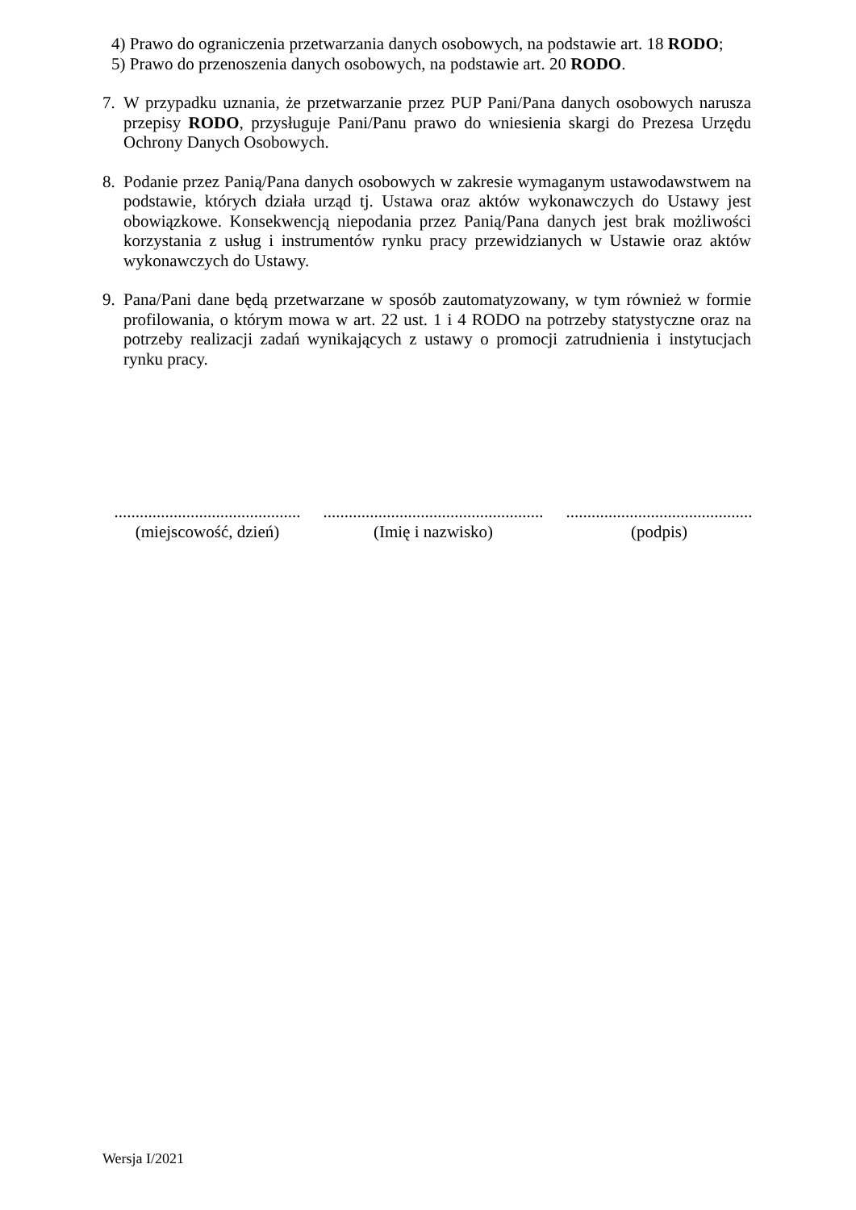4) Prawo do ograniczenia przetwarzania danych osobowych, na podstawie art. 18 RODO;
5) Prawo do przenoszenia danych osobowych, na podstawie art. 20 RODO.
7. W przypadku uznania, że przetwarzanie przez PUP Pani/Pana danych osobowych narusza przepisy RODO, przysługuje Pani/Panu prawo do wniesienia skargi do Prezesa Urzędu Ochrony Danych Osobowych.
8. Podanie przez Panią/Pana danych osobowych w zakresie wymaganym ustawodawstwem na podstawie, których działa urząd tj. Ustawa oraz aktów wykonawczych do Ustawy jest obowiązkowe. Konsekwencją niepodania przez Panią/Pana danych jest brak możliwości korzystania z usług i instrumentów rynku pracy przewidzianych w Ustawie oraz aktów wykonawczych do Ustawy.
9. Pana/Pani dane będą przetwarzane w sposób zautomatyzowany, w tym również w formie profilowania, o którym mowa w art. 22 ust. 1 i 4 RODO na potrzeby statystyczne oraz na potrzeby realizacji zadań wynikających z ustawy o promocji zatrudnienia i instytucjach rynku pracy.
............................................
(miejscowość, dzień)
....................................................
(Imię i nazwisko)
............................................
(podpis)
Wersja I/2021